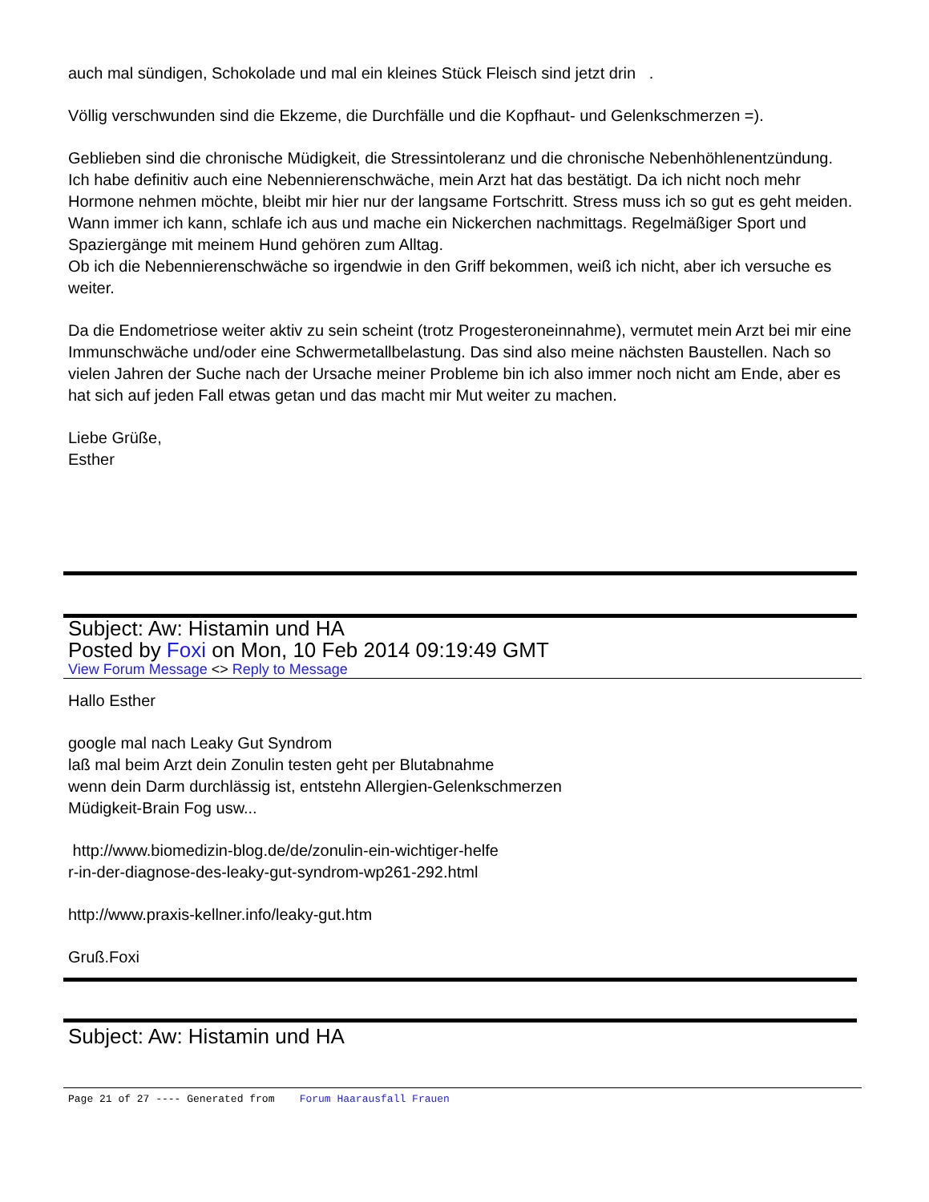auch mal sündigen, Schokolade und mal ein kleines Stück Fleisch sind jetzt drin .
Völlig verschwunden sind die Ekzeme, die Durchfälle und die Kopfhaut- und Gelenkschmerzen =).
Geblieben sind die chronische Müdigkeit, die Stressintoleranz und die chronische Nebenhöhlenentzündung.
Ich habe definitiv auch eine Nebennierenschwäche, mein Arzt hat das bestätigt. Da ich nicht noch mehr Hormone nehmen möchte, bleibt mir hier nur der langsame Fortschritt. Stress muss ich so gut es geht meiden. Wann immer ich kann, schlafe ich aus und mache ein Nickerchen nachmittags. Regelmäßiger Sport und Spaziergänge mit meinem Hund gehören zum Alltag.
Ob ich die Nebennierenschwäche so irgendwie in den Griff bekommen, weiß ich nicht, aber ich versuche es weiter.
Da die Endometriose weiter aktiv zu sein scheint (trotz Progesteroneinnahme), vermutet mein Arzt bei mir eine Immunschwäche und/oder eine Schwermetallbelastung. Das sind also meine nächsten Baustellen. Nach so vielen Jahren der Suche nach der Ursache meiner Probleme bin ich also immer noch nicht am Ende, aber es hat sich auf jeden Fall etwas getan und das macht mir Mut weiter zu machen.
Liebe Grüße,
Esther
Subject: Aw: Histamin und HA
Posted by Foxi on Mon, 10 Feb 2014 09:19:49 GMT
View Forum Message <> Reply to Message
Hallo Esther
google mal nach Leaky Gut Syndrom
laß mal beim Arzt dein Zonulin testen geht per Blutabnahme
wenn dein Darm durchlässig ist, entstehn Allergien-Gelenkschmerzen
Müdigkeit-Brain Fog usw...
http://www.biomedizin-blog.de/de/zonulin-ein-wichtiger-helfe
r-in-der-diagnose-des-leaky-gut-syndrom-wp261-292.html
http://www.praxis-kellner.info/leaky-gut.htm
Gruß.Foxi
Subject: Aw: Histamin und HA
Page 21 of 27 ---- Generated from Forum Haarausfall Frauen